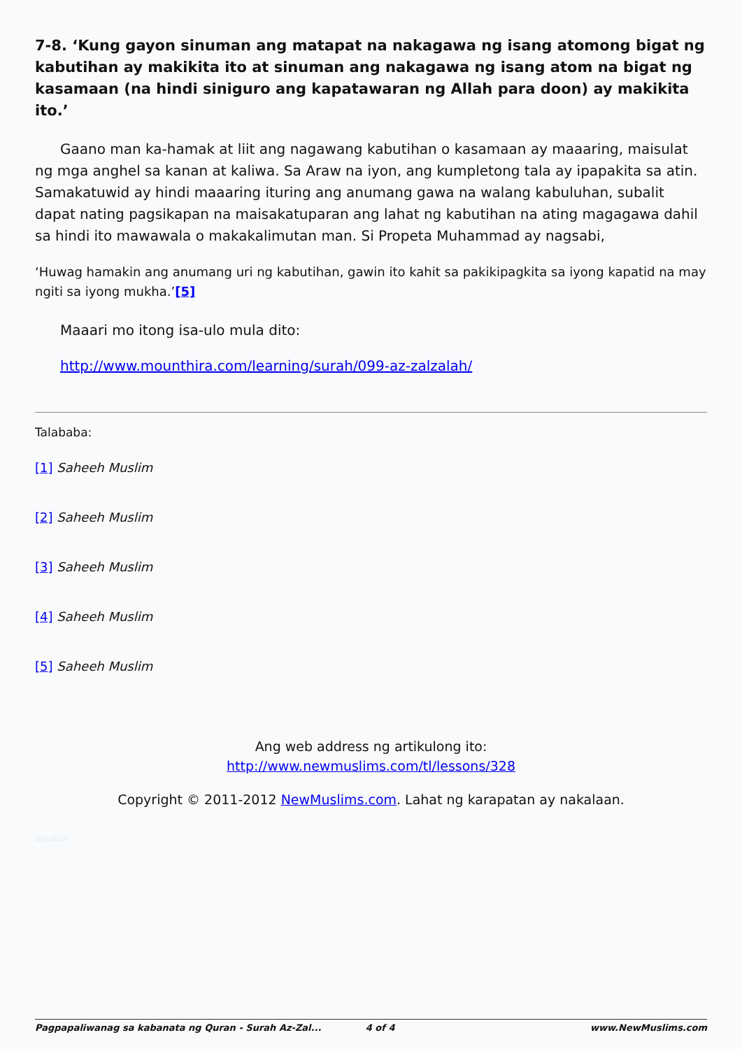7-8. ‘Kung gayon sinuman ang matapat na nakagawa ng isang atomong bigat ng kabutihan ay makikita ito at sinuman ang nakagawa ng isang atom na bigat ng kasamaan (na hindi siniguro ang kapatawaran ng Allah para doon) ay makikita ito.’
Gaano man ka-hamak at liit ang nagawang kabutihan o kasamaan ay maaaring, maisulat ng mga anghel sa kanan at kaliwa. Sa Araw na iyon, ang kumpletong tala ay ipapakita sa atin. Samakatuwid ay hindi maaaring ituring ang anumang gawa na walang kabuluhan, subalit dapat nating pagsikapan na maisakatuparan ang lahat ng kabutihan na ating magagawa dahil sa hindi ito mawawala o makakalimutan man. Si Propeta Muhammad ay nagsabi,
‘Huwag hamakin ang anumang uri ng kabutihan, gawin ito kahit sa pakikipagkita sa iyong kapatid na may ngiti sa iyong mukha.’[5]
Maaari mo itong isa-ulo mula dito:
http://www.mounthira.com/learning/surah/099-az-zalzalah/
Talababa:
[1] Saheeh Muslim
[2] Saheeh Muslim
[3] Saheeh Muslim
[4] Saheeh Muslim
[5] Saheeh Muslim
Ang web address ng artikulong ito:
http://www.newmuslims.com/tl/lessons/328
Copyright © 2011-2012 NewMuslims.com. Lahat ng karapatan ay nakalaan.
ajsultan
Pagpapaliwanag sa kabanata ng Quran - Surah Az-Zal... 4 of 4 www.NewMuslims.com